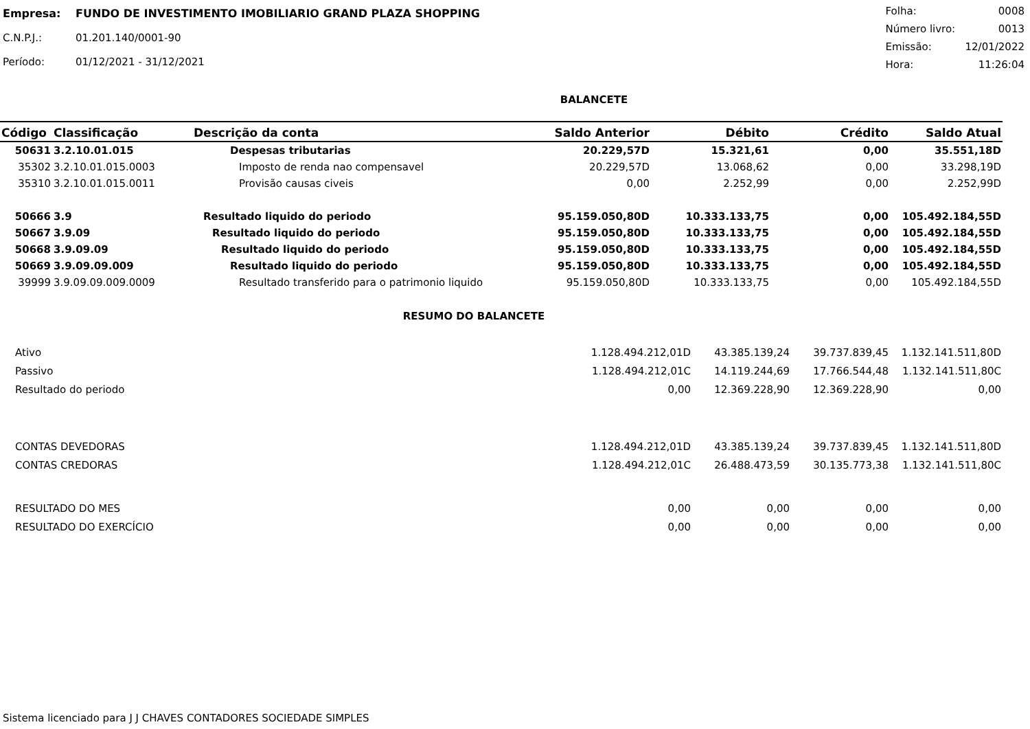| Empresa: | FUNDO DE INVESTIMENTO IMOBILIARIO GRAND PLAZA SHOPPING |
| C.N.P.J.: | 01.201.140/0001-90 |
| Período: | 01/12/2021 - 31/12/2021 |
| Folha: | 0008 |
| Número livro: | 0013 |
| Emissão: | 12/01/2022 |
| Hora: | 11:26:04 |
BALANCETE
| Código | Classificação | Descrição da conta | Saldo Anterior | Débito | Crédito | Saldo Atual |
| --- | --- | --- | --- | --- | --- | --- |
| 50631 | 3.2.10.01.015 | Despesas tributarias | 20.229,57D | 15.321,61 | 0,00 | 35.551,18D |
| 35302 | 3.2.10.01.015.0003 | Imposto de renda nao compensavel | 20.229,57D | 13.068,62 | 0,00 | 33.298,19D |
| 35310 | 3.2.10.01.015.0011 | Provisão causas civeis | 0,00 | 2.252,99 | 0,00 | 2.252,99D |
| 50666 | 3.9 | Resultado liquido do periodo | 95.159.050,80D | 10.333.133,75 | 0,00 | 105.492.184,55D |
| 50667 | 3.9.09 | Resultado liquido do periodo | 95.159.050,80D | 10.333.133,75 | 0,00 | 105.492.184,55D |
| 50668 | 3.9.09.09 | Resultado liquido do periodo | 95.159.050,80D | 10.333.133,75 | 0,00 | 105.492.184,55D |
| 50669 | 3.9.09.09.009 | Resultado liquido do periodo | 95.159.050,80D | 10.333.133,75 | 0,00 | 105.492.184,55D |
| 39999 | 3.9.09.09.009.0009 | Resultado transferido para o patrimonio liquido | 95.159.050,80D | 10.333.133,75 | 0,00 | 105.492.184,55D |
RESUMO DO BALANCETE
| Ativo | 1.128.494.212,01D | 43.385.139,24 | 39.737.839,45 | 1.132.141.511,80D |
| Passivo | 1.128.494.212,01C | 14.119.244,69 | 17.766.544,48 | 1.132.141.511,80C |
| Resultado do periodo | 0,00 | 12.369.228,90 | 12.369.228,90 | 0,00 |
| CONTAS DEVEDORAS | 1.128.494.212,01D | 43.385.139,24 | 39.737.839,45 | 1.132.141.511,80D |
| CONTAS CREDORAS | 1.128.494.212,01C | 26.488.473,59 | 30.135.773,38 | 1.132.141.511,80C |
| RESULTADO DO MES | 0,00 | 0,00 | 0,00 | 0,00 |
| RESULTADO DO EXERCÍCIO | 0,00 | 0,00 | 0,00 | 0,00 |
Sistema licenciado para J J CHAVES CONTADORES SOCIEDADE SIMPLES